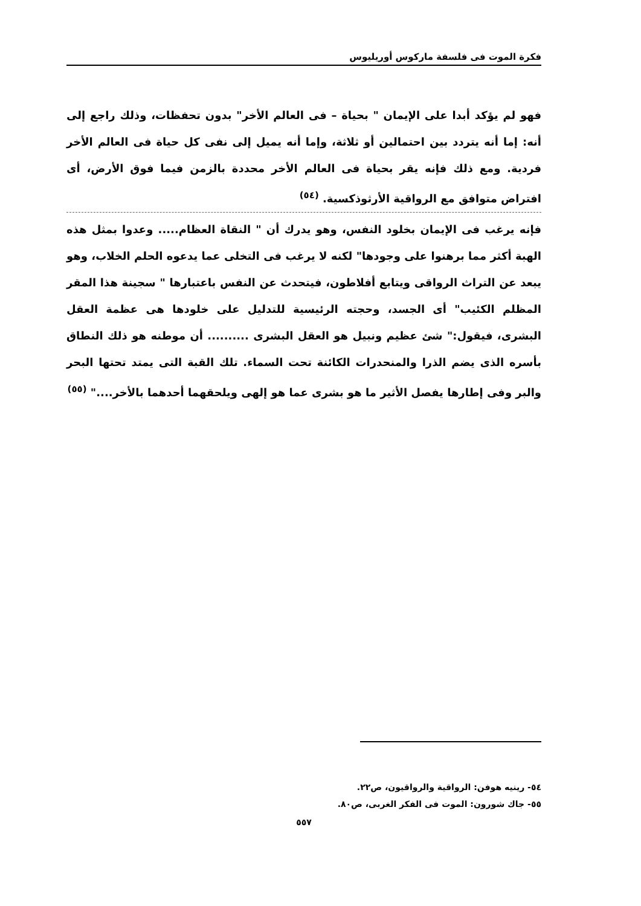فكرة الموت فى فلسفة ماركوس أوريليوس
فهو لم يؤكد أبدا على الإيمان " بحياة – فى العالم الأخر" بدون تحفظات، وذلك راجع إلى أنه: إما أنه يتردد بين احتمالين أو ثلاثة، وإما أنه يميل إلى نفى كل حياة فى العالم الأخر فردية. ومع ذلك فإنه يقر بحياة فى العالم الأخر محددة بالزمن فيما فوق الأرض، أى افتراض متوافق مع الرواقية الأرثوذكسية. <sup>(٥٤)</sup>
فإنه يرغب فى الإيمان بخلود النفس، وهو يدرك أن " النقاة العظام..... وعدوا بمثل هذه الهبة أكثر مما برهنوا على وجودها" لكنه لا يرغب فى التخلى عما يدعوه الحلم الخلاب، وهو يبعد عن التراث الرواقى ويتابع أفلاطون، فيتحدث عن النفس باعتبارها " سجينة هذا المقر المظلم الكئيب" أى الجسد، وحجته الرئيسية للتدليل على خلودها هى عظمة العقل البشرى، فيقول:" شئ عظيم ونبيل هو العقل البشرى .......... أن موطنه هو ذلك النطاق بأسره الذى يضم الذرا والمنحدرات الكائنة تحت السماء. تلك القبة التى يمتد تحتها البحر والبر وفى إطارها يفصل الأثير ما هو بشرى عما هو إلهى ويلحقهما أحدهما بالأخر...." <sup>(٥٥)</sup>
٥٤- رينيه هوفن: الرواقية والرواقيون، ص٢٢.
٥٥- جاك شورون: الموت فى الفكر الغربى، ص٨٠.
٥٥٧